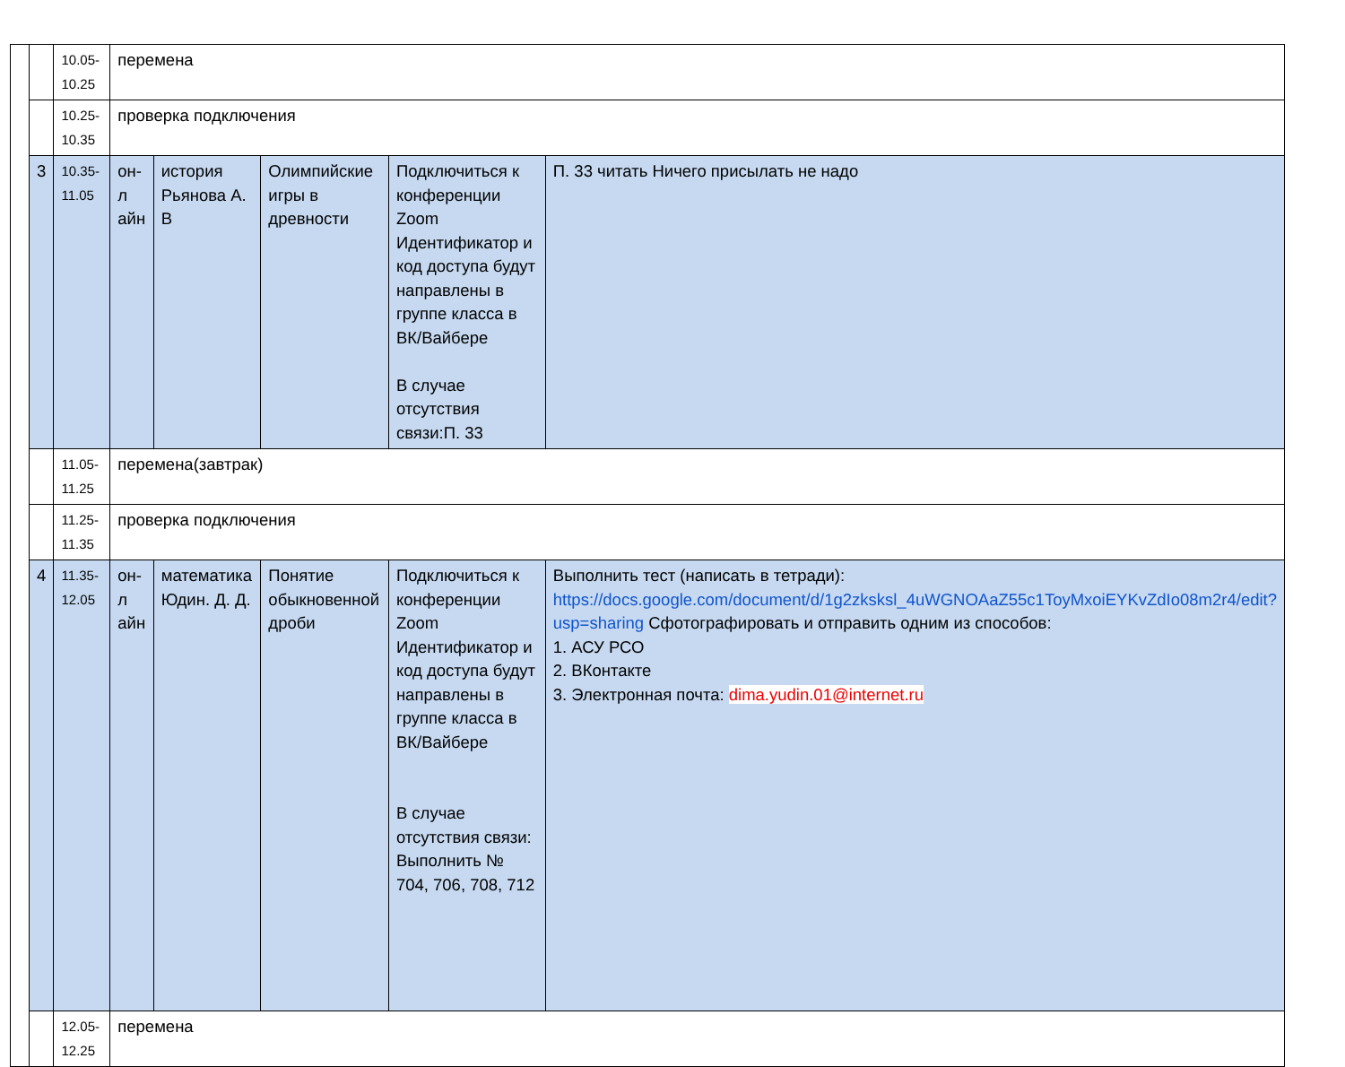| | | 10.05-10.25 | перемена | | | | |
| | | 10.25-10.35 | проверка подключения | | | | |
| | 3 | 10.35-11.05 | он-л айн | история Рьянова А. В | Олимпийские игры в древности | Подключиться к конференции Zoom Идентификатор и код доступа будут направлены в группе класса в ВК/Вайбере В случае отсутствия связи:П. 33 | П. 33 читать Ничего присылать не надо |
| | | 11.05-11.25 | перемена(завтрак) | | | | |
| | | 11.25-11.35 | проверка подключения | | | | |
| | 4 | 11.35-12.05 | он-л айн | математика Юдин. Д. Д. | Понятие обыкновенной дроби | Подключиться к конференции Zoom Идентификатор и код доступа будут направлены в группе класса в ВК/Вайбере В случае отсутствия связи: Выполнить № 704, 706, 708, 712 | Выполнить тест (написать в тетради): https://docs.google.com/document/d/1g2zksksl_4uWGNOAaZ55c1ToyMxoiEYKvZdIo08m2r4/edit?usp=sharing Сфотографировать и отправить одним из способов: 1. АСУ РСО 2. ВКонтакте 3. Электронная почта: dima.yudin.01@internet.ru |
| | | 12.05-12.25 | перемена | | | | |